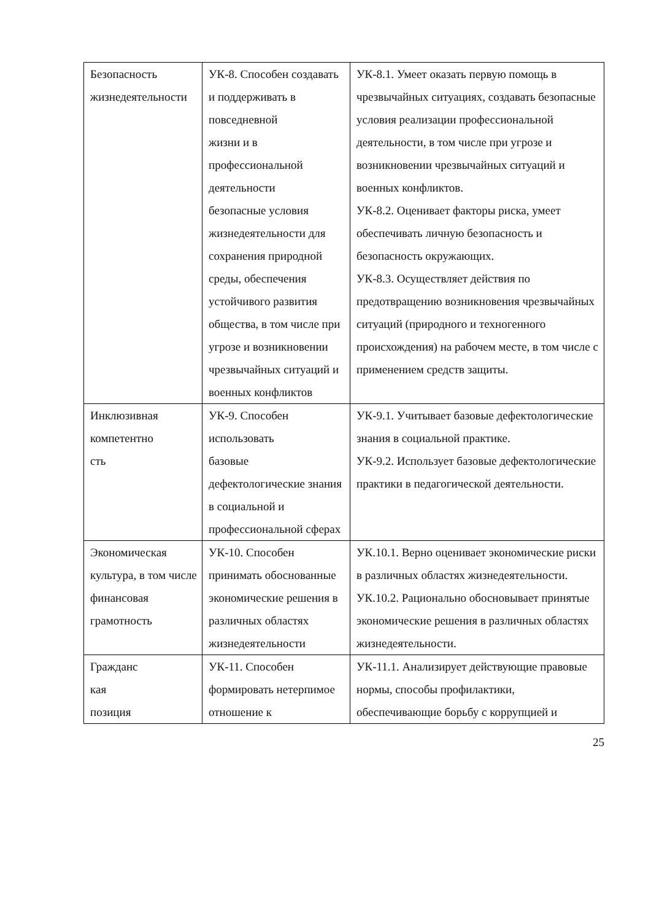| Безопасность жизнедеятельности | УК-8. Способен создавать и поддерживать в повседневной жизни и в профессиональной деятельности безопасные условия жизнедеятельности для сохранения природной среды, обеспечения устойчивого развития общества, в том числе при угрозе и возникновении чрезвычайных ситуаций и военных конфликтов | УК-8.1. Умеет оказать первую помощь в чрезвычайных ситуациях, создавать безопасные условия реализации профессиональной деятельности, в том числе при угрозе и возникновении чрезвычайных ситуаций и военных конфликтов. УК-8.2. Оценивает факторы риска, умеет обеспечивать личную безопасность и безопасность окружающих. УК-8.3. Осуществляет действия по предотвращению возникновения чрезвычайных ситуаций (природного и техногенного происхождения) на рабочем месте, в том числе с применением средств защиты. |
| Инклюзивная компетентно сть | УК-9. Способен использовать базовые дефектологические знания в социальной и профессиональной сферах | УК-9.1. Учитывает базовые дефектологические знания в социальной практике. УК-9.2. Использует базовые дефектологические практики в педагогической деятельности. |
| Экономическая культура, в том числе финансовая грамотность | УК-10. Способен принимать обоснованные экономические решения в различных областях жизнедеятельности | УК.10.1. Верно оценивает экономические риски в различных областях жизнедеятельности. УК.10.2. Рационально обосновывает принятые экономические решения в различных областях жизнедеятельности. |
| Гражданс кая позиция | УК-11. Способен формировать нетерпимое отношение к | УК-11.1. Анализирует действующие правовые нормы, способы профилактики, обеспечивающие борьбу с коррупцией и |
25